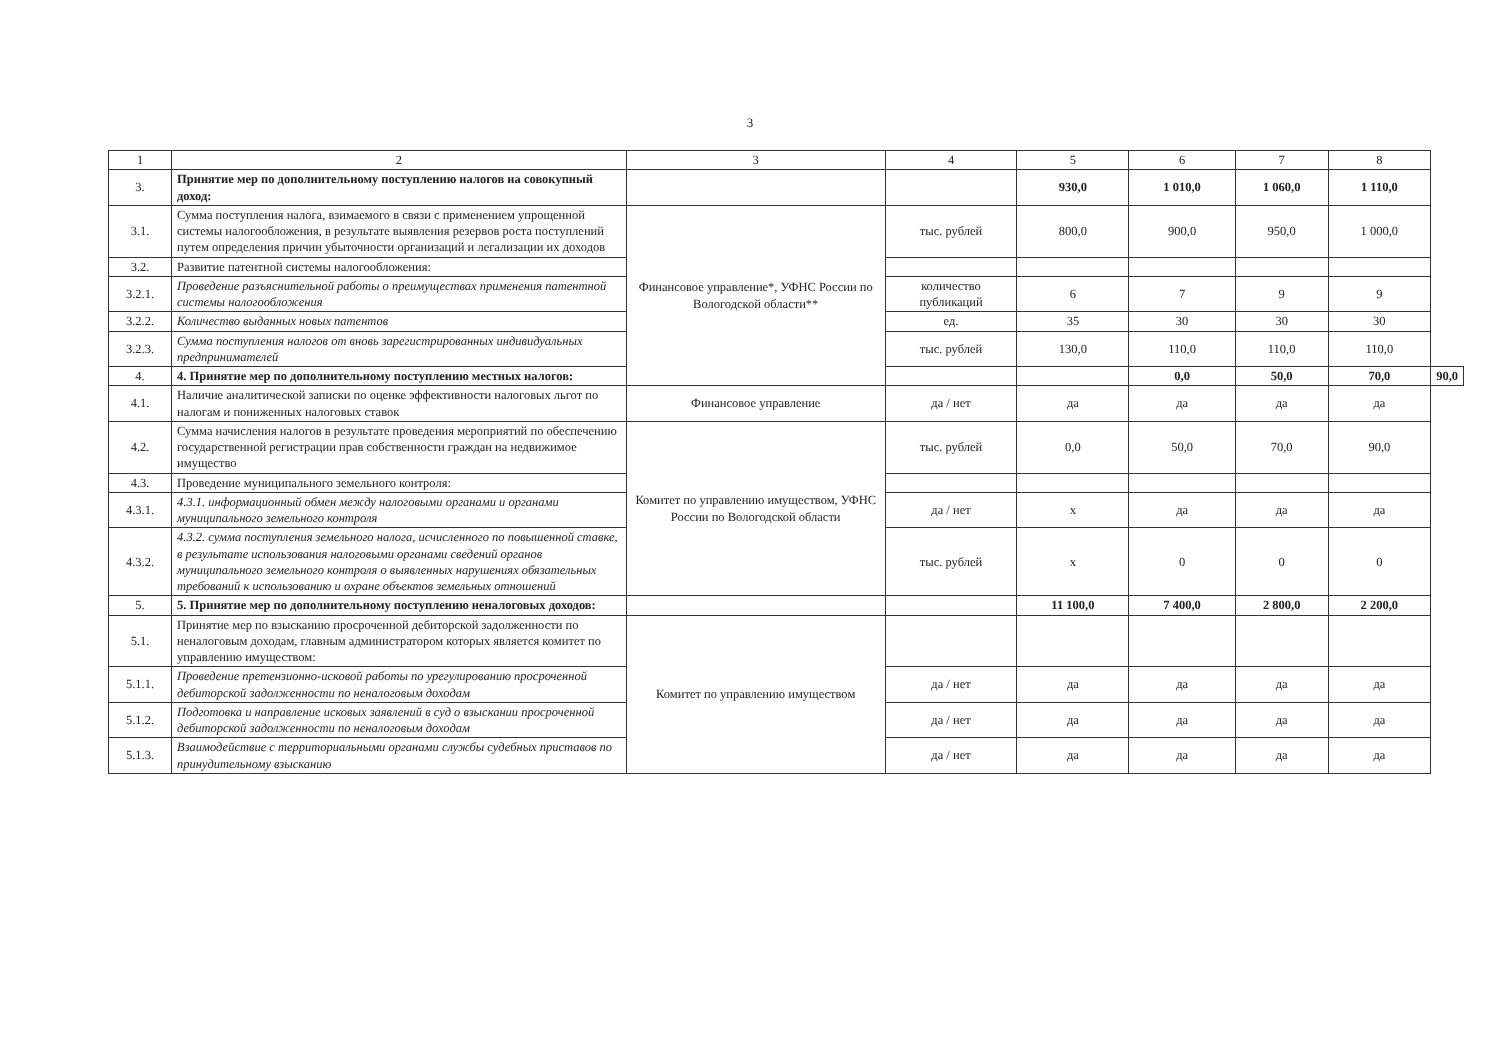3
| 1 | 2 | 3 | 4 | 5 | 6 | 7 | 8 | |
| 3. | Принятие мер по дополнительному поступлению налогов на совокупный доход: | | | 930,0 | 1 010,0 | 1 060,0 | 1 110,0 | |
| 3.1. | Сумма поступления налога, взимаемого в связи с применением упрощенной системы налогообложения, в результате выявления резервов роста поступлений путем определения причин убыточности организаций и легализации их доходов | Финансовое управление*, УФНС России по Вологодской области** | тыс. рублей | 800,0 | 900,0 | 950,0 | 1 000,0 | |
| 3.2. | Развитие патентной системы налогообложения: | | | | | | | |
| 3.2.1. | Проведение разъяснительной работы о преимуществах применения патентной системы налогообложения | | количество публикаций | 6 | 7 | 9 | 9 | |
| 3.2.2. | Количество выданных новых патентов | | ед. | 35 | 30 | 30 | 30 | |
| 3.2.3. | Сумма поступления налогов от вновь зарегистрированных индивидуальных предпринимателей | | тыс. рублей | 130,0 | 110,0 | 110,0 | 110,0 | |
| 4. | 4. Принятие мер по дополнительному поступлению местных налогов: | | | | 0,0 | 50,0 | 70,0 | 90,0 |
| 4.1. | Наличие аналитической записки по оценке эффективности налоговых льгот по налогам и пониженных налоговых ставок | Финансовое управление | да / нет | да | да | да | да | |
| 4.2. | Сумма начисления налогов в результате проведения мероприятий по обеспечению государственной регистрации прав собственности граждан на недвижимое имущество | Комитет по управлению имуществом, УФНС России по Вологодской области | тыс. рублей | 0,0 | 50,0 | 70,0 | 90,0 | |
| 4.3. | Проведение муниципального земельного контроля: | | | | | | | |
| 4.3.1. | 4.3.1. информационный обмен между налоговыми органами и органами муниципального земельного контроля | | да / нет | х | да | да | да | |
| 4.3.2. | 4.3.2. сумма поступления земельного налога, исчисленного по повышенной ставке, в результате использования налоговыми органами сведений органов муниципального земельного контроля о выявленных нарушениях обязательных требований к использованию и охране объектов земельных отношений | | тыс. рублей | х | 0 | 0 | 0 | |
| 5. | 5. Принятие мер по дополнительному поступлению неналоговых доходов: | | | 11 100,0 | 7 400,0 | 2 800,0 | 2 200,0 | |
| 5.1. | Принятие мер по взысканию просроченной дебиторской задолженности по неналоговым доходам, главным администратором которых является комитет по управлению имуществом: | Комитет по управлению имуществом | | | | | | |
| 5.1.1. | Проведение претензионно-исковой работы по урегулированию просроченной дебиторской задолженности по неналоговым доходам | | да / нет | да | да | да | да | |
| 5.1.2. | Подготовка и направление исковых заявлений в суд о взыскании просроченной дебиторской задолженности по неналоговым доходам | | да / нет | да | да | да | да | |
| 5.1.3. | Взаимодействие с территориальными органами службы судебных приставов по принудительному взысканию | | да / нет | да | да | да | да | |